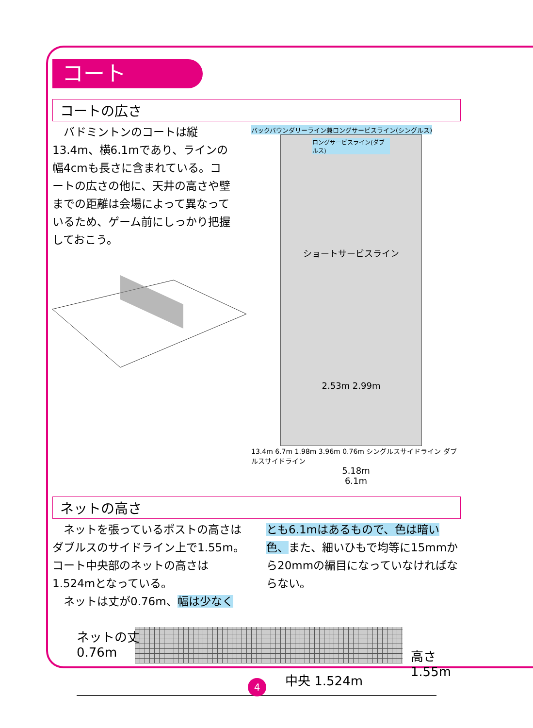コート
コートの広さ
　バドミントンのコートは縦13.4m、横6.1mであり、ラインの幅4cmも長さに含まれている。コートの広さの他に、天井の高さや壁までの距離は会場によって異なっているため、ゲーム前にしっかり把握しておこう。
バックバウンダリーライン兼ロングサービスライン(シングルス)
ロングサービスライン(ダブルス)
ショートサービスライン
2.53m 2.99m
13.4m 6.7m 1.98m 3.96m 0.76m シングルスサイドライン ダブルスサイドライン
5.18m
6.1m
ネットの高さ
　ネットを張っているポストの高さはダブルスのサイドライン上で1.55m。コート中央部のネットの高さは1.524mとなっている。
　ネットは丈が0.76m、幅は少なく
とも6.1mはあるもので、色は暗い色、また、細いひもで均等に15mmから20mmの編目になっていなければならない。
ネットの丈
0.76m
中央 1.524m
高さ
1.55m
4